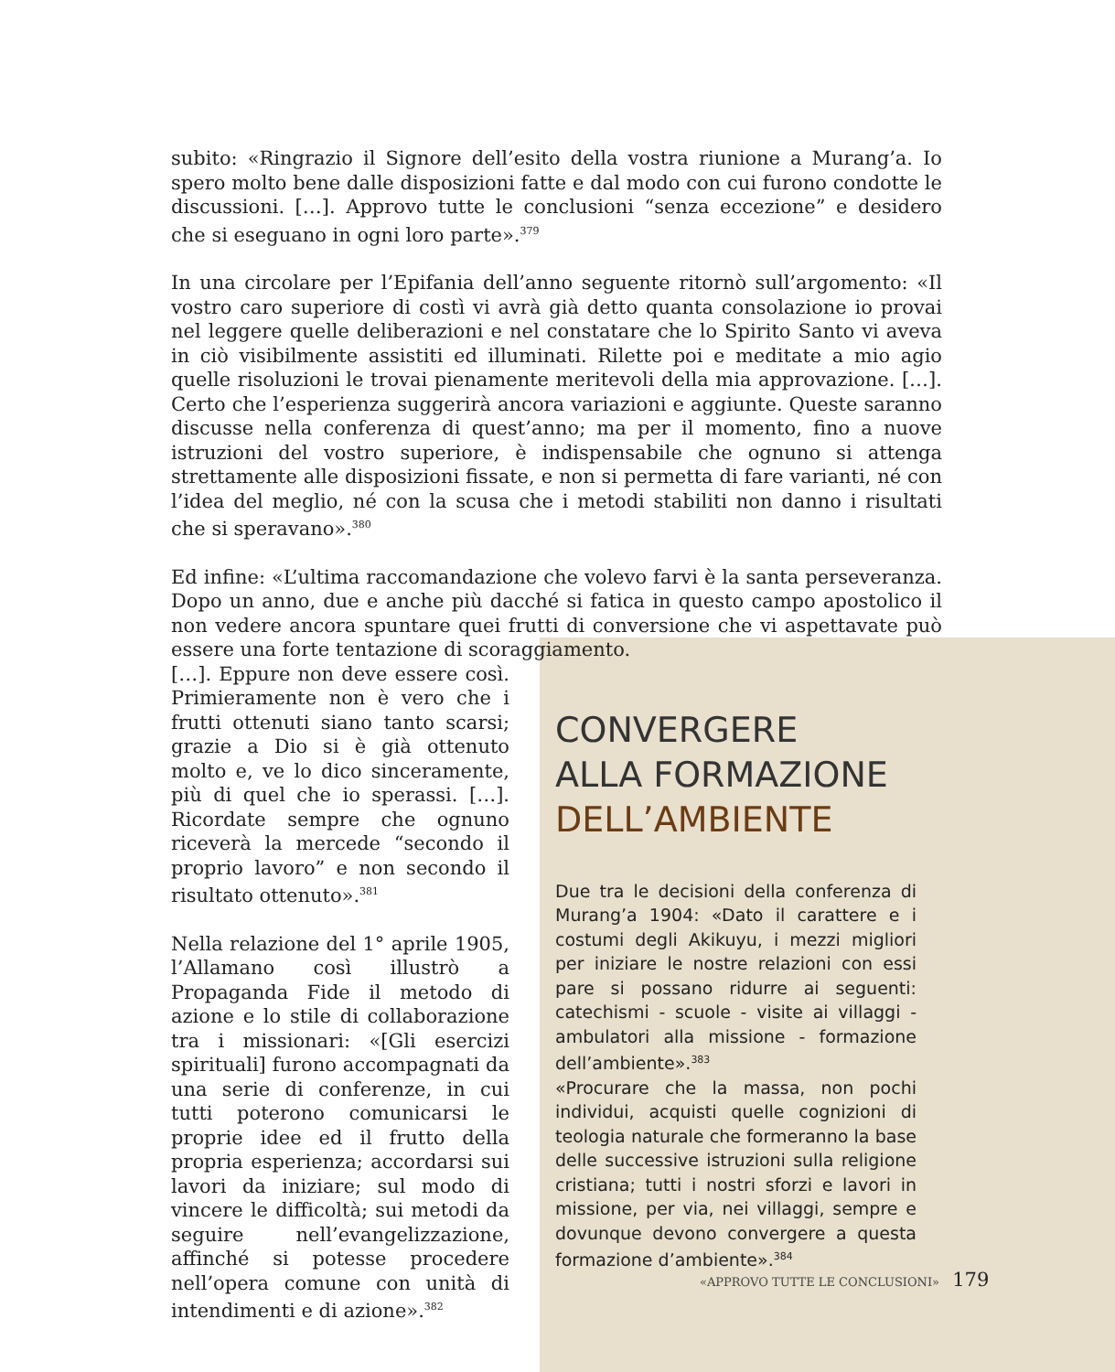subito: «Ringrazio il Signore dell’esito della vostra riunione a Murang’a. Io spero molto bene dalle disposizioni fatte e dal modo con cui furono condotte le discussioni. […]. Approvo tutte le conclusioni “senza eccezione” e desidero che si eseguano in ogni loro parte».<sup>379</sup>
In una circolare per l’Epifania dell’anno seguente ritornò sull’argomento: «Il vostro caro superiore di costì vi avrà già detto quanta consolazione io provai nel leggere quelle deliberazioni e nel constatare che lo Spirito Santo vi aveva in ciò visibilmente assistiti ed illuminati. Rilette poi e meditate a mio agio quelle risoluzioni le trovai pienamente meritevoli della mia approvazione. […]. Certo che l’esperienza suggerirà ancora variazioni e aggiunte. Queste saranno discusse nella conferenza di quest’anno; ma per il momento, fino a nuove istruzioni del vostro superiore, è indispensabile che ognuno si attenga strettamente alle disposizioni fissate, e non si permetta di fare varianti, né con l’idea del meglio, né con la scusa che i metodi stabiliti non danno i risultati che si speravano».<sup>380</sup>
Ed infine: «L’ultima raccomandazione che volevo farvi è la santa perseveranza. Dopo un anno, due e anche più dacché si fatica in questo campo apostolico il non vedere ancora spuntare quei frutti di conversione che vi aspettavate può essere una forte tentazione di scoraggiamento.
[…]. Eppure non deve essere così. Primieramente non è vero che i frutti ottenuti siano tanto scarsi; grazie a Dio si è già ottenuto molto e, ve lo dico sinceramente, più di quel che io sperassi. […]. Ricordate sempre che ognuno riceverà la mercede “secondo il proprio lavoro” e non secondo il risultato ottenuto».<sup>381</sup>
Nella relazione del 1° aprile 1905, l’Allamano così illustrò a Propaganda Fide il metodo di azione e lo stile di collaborazione tra i missionari: «[Gli esercizi spirituali] furono accompagnati da una serie di conferenze, in cui tutti poterono comunicarsi le proprie idee ed il frutto della propria esperienza; accordarsi sui lavori da iniziare; sul modo di vincere le difficoltà; sui metodi da seguire nell’evangelizzazione, affinché si potesse procedere nell’opera comune con unità di intendimenti e di azione».<sup>382</sup>
CONVERGERE
ALLA FORMAZIONE
DELL’AMBIENTE
Due tra le decisioni della conferenza di Murang’a 1904: «Dato il carattere e i costumi degli Akikuyu, i mezzi migliori per iniziare le nostre relazioni con essi pare si possano ridurre ai seguenti: catechismi - scuole - visite ai villaggi - ambulatori alla missione - formazione dell’ambiente».<sup>383</sup>
«Procurare che la massa, non pochi individui, acquisti quelle cognizioni di teologia naturale che formeranno la base delle successive istruzioni sulla religione cristiana; tutti i nostri sforzi e lavori in missione, per via, nei villaggi, sempre e dovunque devono convergere a questa formazione d’ambiente».<sup>384</sup>
«APPROVO TUTTE LE CONCLUSIONI» 179